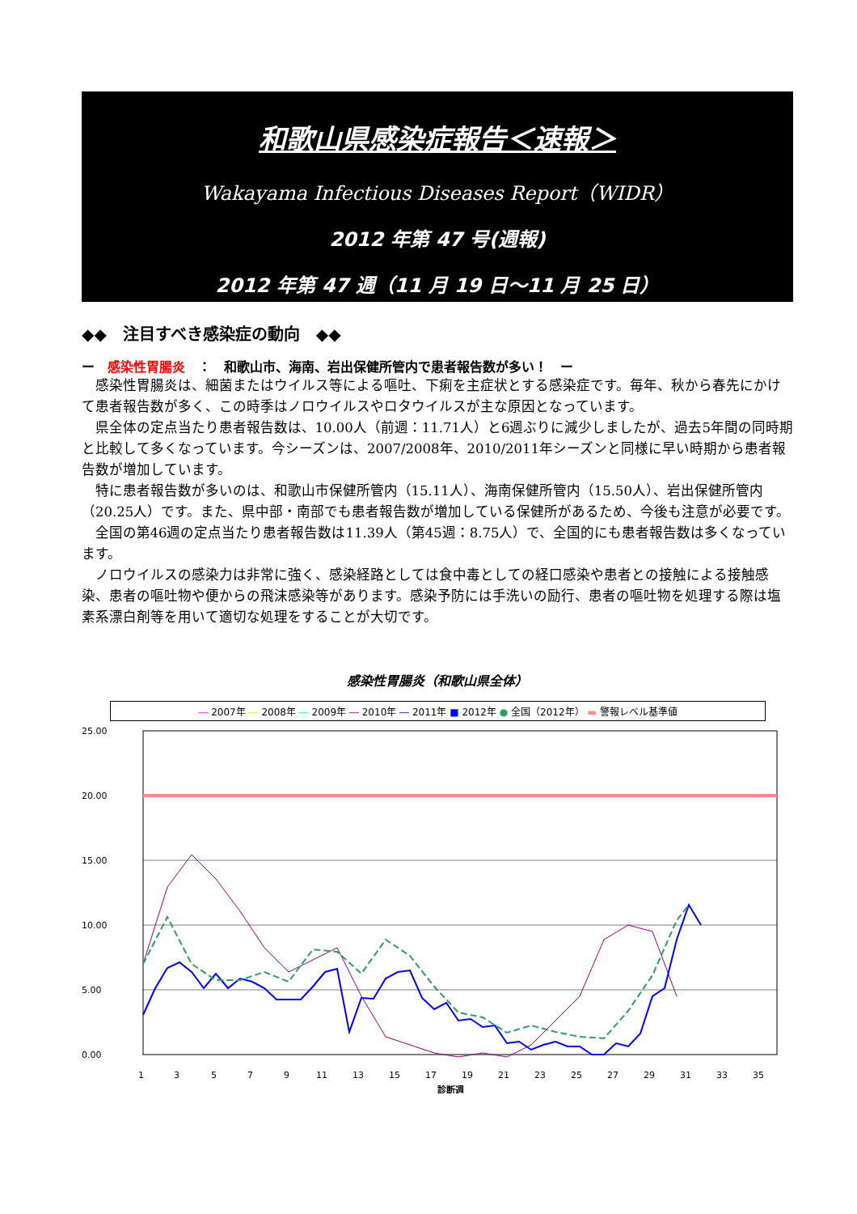和歌山県感染症報告＜速報＞
Wakayama Infectious Diseases Report（WIDR）
2012 年第 47 号(週報)
2012 年第 47 週（11 月 19 日～11 月 25 日）
◆◆　注目すべき感染症の動向　◆◆
ー　感染性胃腸炎　：　和歌山市、海南、岩出保健所管内で患者報告数が多い！　ー
感染性胃腸炎は、細菌またはウイルス等による嘔吐、下痢を主症状とする感染症です。毎年、秋から春先にかけて患者報告数が多く、この時季はノロウイルスやロタウイルスが主な原因となっています。
県全体の定点当たり患者報告数は、10.00人（前週：11.71人）と6週ぶりに減少しましたが、過去5年間の同時期と比較して多くなっています。今シーズンは、2007/2008年、2010/2011年シーズンと同様に早い時期から患者報告数が増加しています。
特に患者報告数が多いのは、和歌山市保健所管内（15.11人）、海南保健所管内（15.50人）、岩出保健所管内（20.25人）です。また、県中部・南部でも患者報告数が増加している保健所があるため、今後も注意が必要です。
全国の第46週の定点当たり患者報告数は11.39人（第45週：8.75人）で、全国的にも患者報告数は多くなっています。
ノロウイルスの感染力は非常に強く、感染経路としては食中毒としての経口感染や患者との接触による接触感染、患者の嘔吐物や便からの飛沫感染等があります。感染予防には手洗いの励行、患者の嘔吐物を処理する際は塩素系漂白剤等を用いて適切な処理をすることが大切です。
感染性胃腸炎（和歌山県全体）
― 2007年 ― 2008年 ― 2009年 ― 2010年 ― 2011年 ■ 2012年 ● 全国（2012年） ▬ 警報レベル基準値
25.00
20.00
15.00
10.00
5.00
0.00
1
3
5
7
9
11
13
15
17
19
21
23
25
27
29
31
33
35
診断週